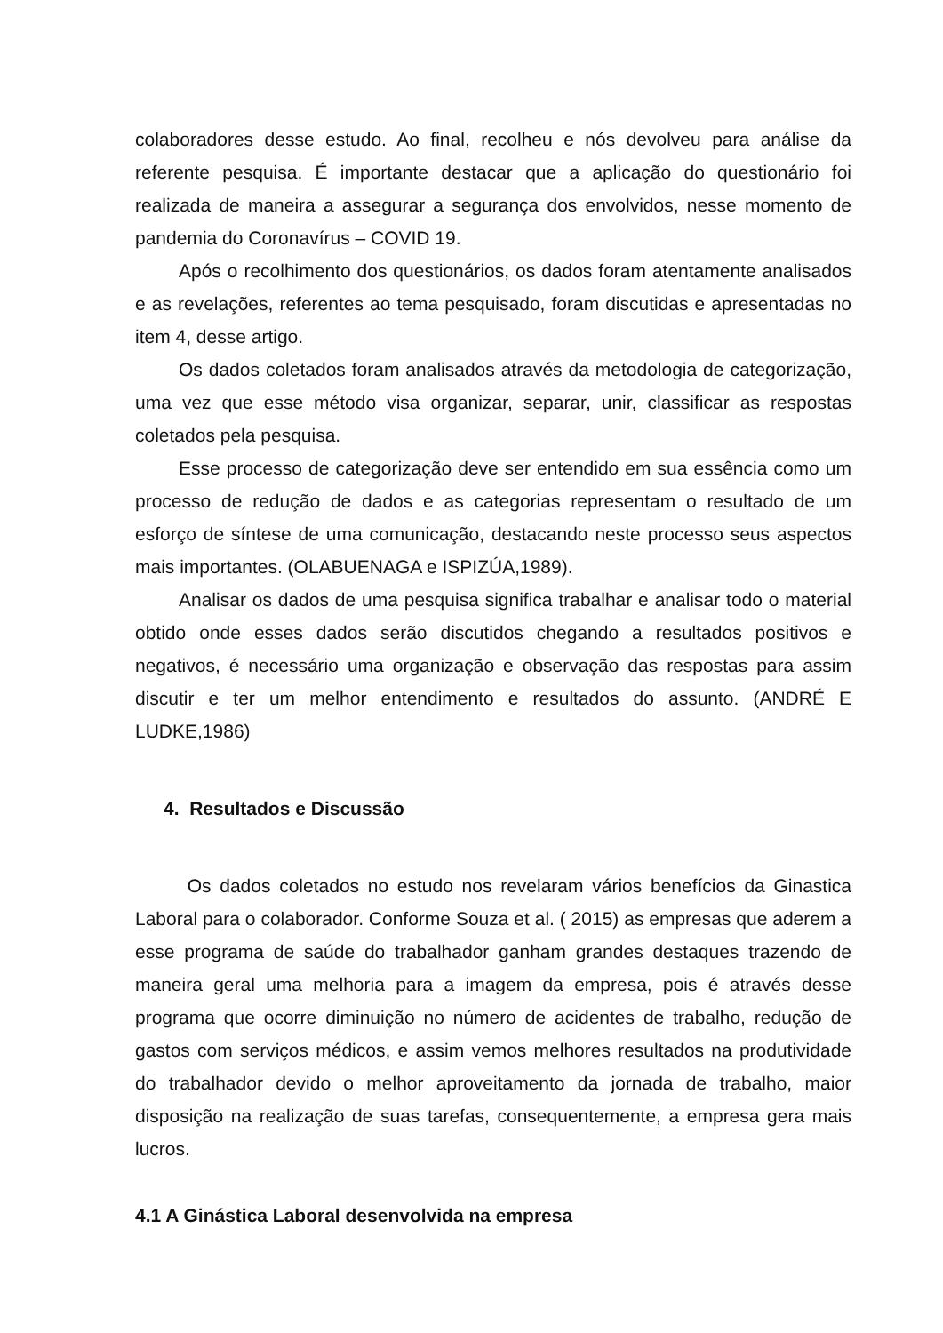colaboradores desse estudo. Ao final, recolheu e nós devolveu para análise da referente pesquisa. É importante destacar que a aplicação do questionário foi realizada de maneira a assegurar a segurança dos envolvidos, nesse momento de pandemia do Coronavírus – COVID 19.
Após o recolhimento dos questionários, os dados foram atentamente analisados e as revelações, referentes ao tema pesquisado, foram discutidas e apresentadas no item 4, desse artigo.
Os dados coletados foram analisados através da metodologia de categorização, uma vez que esse método visa organizar, separar, unir, classificar as respostas coletados pela pesquisa.
Esse processo de categorização deve ser entendido em sua essência como um processo de redução de dados e as categorias representam o resultado de um esforço de síntese de uma comunicação, destacando neste processo seus aspectos mais importantes. (OLABUENAGA e ISPIZÚA,1989).
Analisar os dados de uma pesquisa significa trabalhar e analisar todo o material obtido onde esses dados serão discutidos chegando a resultados positivos e negativos, é necessário uma organização e observação das respostas para assim discutir e ter um melhor entendimento e resultados do assunto. (ANDRÉ E LUDKE,1986)
4. Resultados e Discussão
Os dados coletados no estudo nos revelaram vários benefícios da Ginastica Laboral para o colaborador. Conforme Souza et al. ( 2015) as empresas que aderem a esse programa de saúde do trabalhador ganham grandes destaques trazendo de maneira geral uma melhoria para a imagem da empresa, pois é através desse programa que ocorre diminuição no número de acidentes de trabalho, redução de gastos com serviços médicos, e assim vemos melhores resultados na produtividade do trabalhador devido o melhor aproveitamento da jornada de trabalho, maior disposição na realização de suas tarefas, consequentemente, a empresa gera mais lucros.
4.1 A Ginástica Laboral desenvolvida na empresa